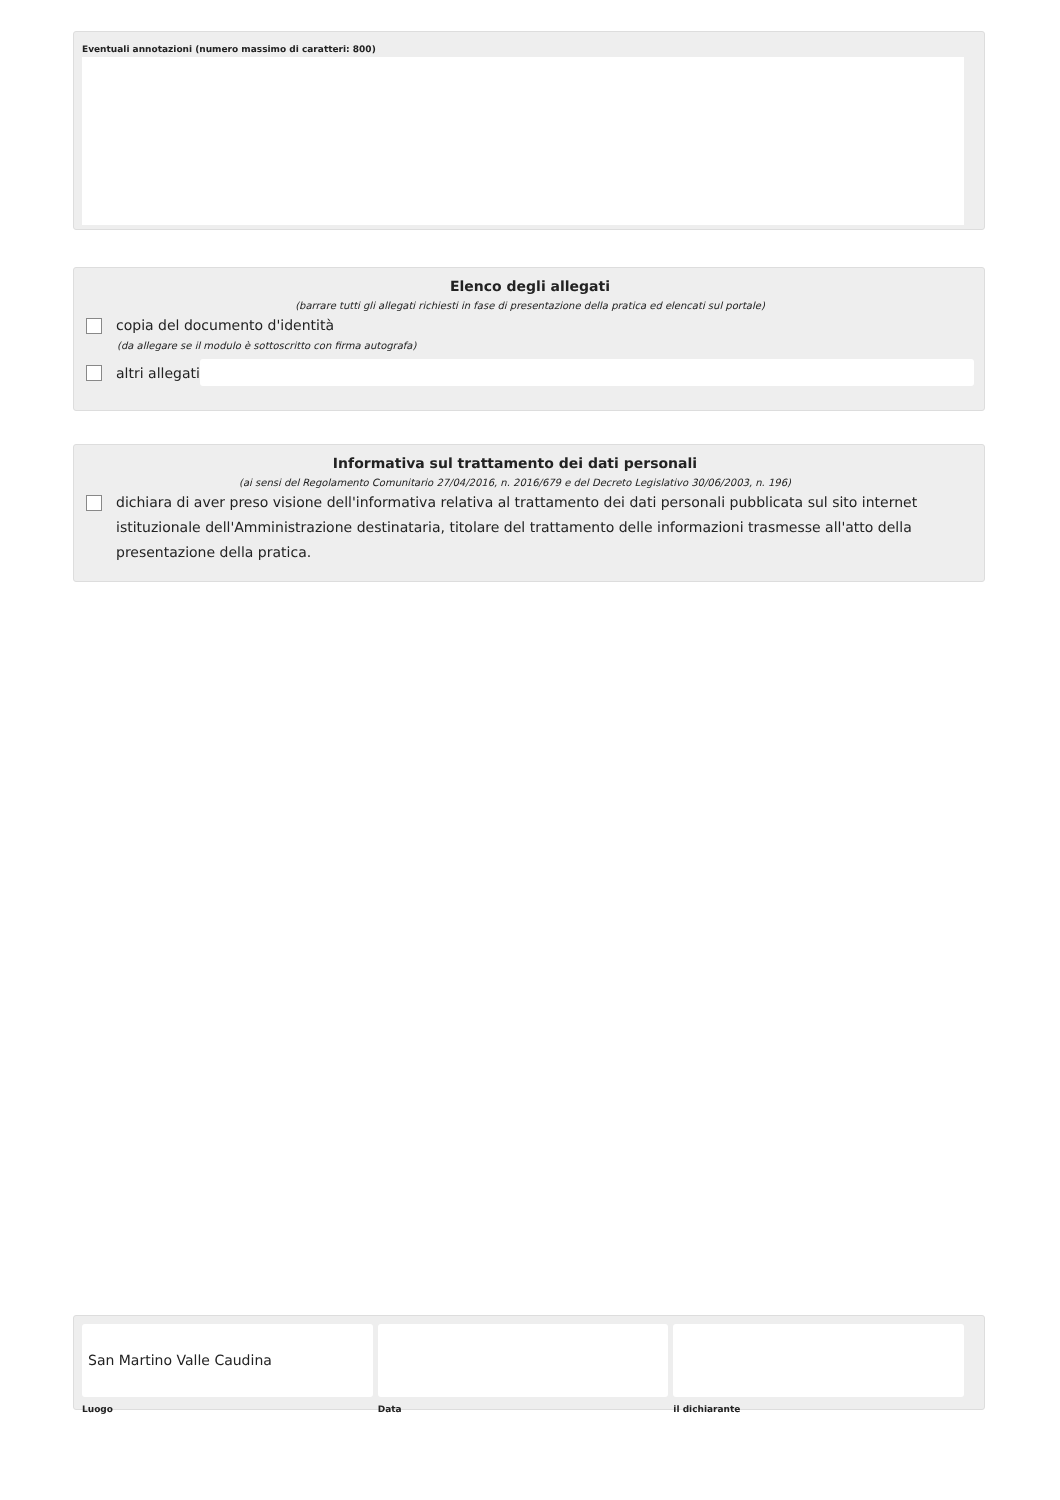Eventuali annotazioni (numero massimo di caratteri: 800)
Elenco degli allegati
(barrare tutti gli allegati richiesti in fase di presentazione della pratica ed elencati sul portale)
copia del documento d'identità
(da allegare se il modulo è sottoscritto con firma autografa)
altri allegati
Informativa sul trattamento dei dati personali
(ai sensi del Regolamento Comunitario 27/04/2016, n. 2016/679 e del Decreto Legislativo 30/06/2003, n. 196)
dichiara di aver preso visione dell'informativa relativa al trattamento dei dati personali pubblicata sul sito internet istituzionale dell'Amministrazione destinataria, titolare del trattamento delle informazioni trasmesse all'atto della presentazione della pratica.
San Martino Valle Caudina
Luogo
Data il dichiarante